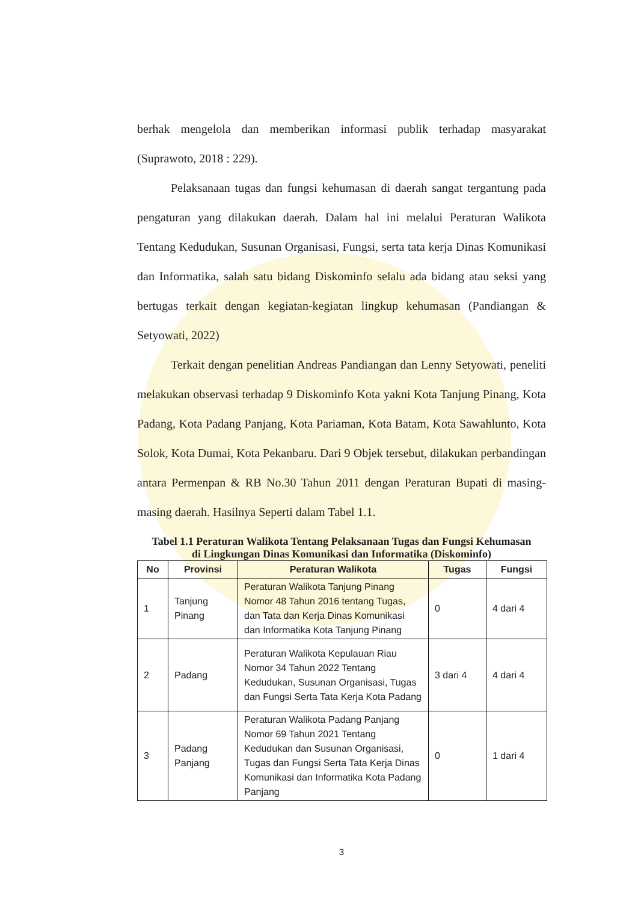berhak mengelola dan memberikan informasi publik terhadap masyarakat (Suprawoto, 2018 : 229).
Pelaksanaan tugas dan fungsi kehumasan di daerah sangat tergantung pada pengaturan yang dilakukan daerah. Dalam hal ini melalui Peraturan Walikota Tentang Kedudukan, Susunan Organisasi, Fungsi, serta tata kerja Dinas Komunikasi dan Informatika, salah satu bidang Diskominfo selalu ada bidang atau seksi yang bertugas terkait dengan kegiatan-kegiatan lingkup kehumasan (Pandiangan & Setyowati, 2022)
Terkait dengan penelitian Andreas Pandiangan dan Lenny Setyowati, peneliti melakukan observasi terhadap 9 Diskominfo Kota yakni Kota Tanjung Pinang, Kota Padang, Kota Padang Panjang, Kota Pariaman, Kota Batam, Kota Sawahlunto, Kota Solok, Kota Dumai, Kota Pekanbaru. Dari 9 Objek tersebut, dilakukan perbandingan antara Permenpan & RB No.30 Tahun 2011 dengan Peraturan Bupati di masing-masing daerah. Hasilnya Seperti dalam Tabel 1.1.
Tabel 1.1 Peraturan Walikota Tentang Pelaksanaan Tugas dan Fungsi Kehumasan
di Lingkungan Dinas Komunikasi dan Informatika (Diskominfo)
| No | Provinsi | Peraturan Walikota | Tugas | Fungsi |
| --- | --- | --- | --- | --- |
| 1 | Tanjung Pinang | Peraturan Walikota Tanjung Pinang Nomor 48 Tahun 2016 tentang Tugas, dan Tata dan Kerja Dinas Komunikasi dan Informatika Kota Tanjung Pinang | 0 | 4 dari 4 |
| 2 | Padang | Peraturan Walikota Kepulauan Riau Nomor 34 Tahun 2022 Tentang Kedudukan, Susunan Organisasi, Tugas dan Fungsi Serta Tata Kerja Kota Padang | 3 dari 4 | 4 dari 4 |
| 3 | Padang Panjang | Peraturan Walikota Padang Panjang Nomor 69 Tahun 2021 Tentang Kedudukan dan Susunan Organisasi, Tugas dan Fungsi Serta Tata Kerja Dinas Komunikasi dan Informatika Kota Padang Panjang | 0 | 1 dari 4 |
3